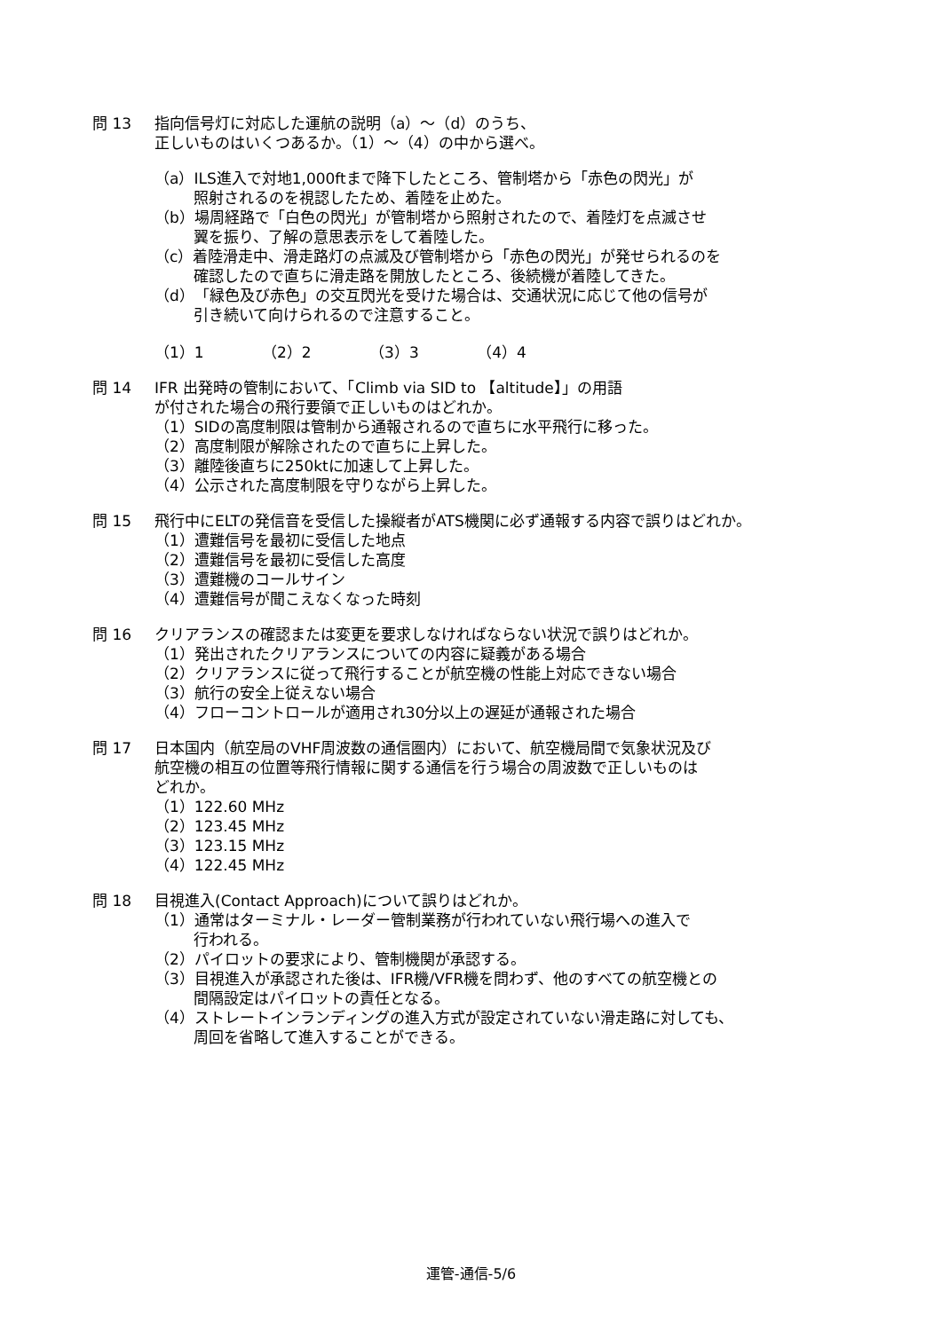問 13 指向信号灯に対応した運航の説明（a）～（d）のうち、
正しいものはいくつあるか。（1）～（4）の中から選べ。
（a）ILS進入で対地1,000ftまで降下したところ、管制塔から「赤色の閃光」が
照射されるのを視認したため、着陸を止めた。
（b）場周経路で「白色の閃光」が管制塔から照射されたので、着陸灯を点滅させ
翼を振り、了解の意思表示をして着陸した。
（c）着陸滑走中、滑走路灯の点滅及び管制塔から「赤色の閃光」が発せられるのを
確認したので直ちに滑走路を開放したところ、後続機が着陸してきた。
（d）「緑色及び赤色」の交互閃光を受けた場合は、交通状況に応じて他の信号が
引き続いて向けられるので注意すること。
（1）1 （2）2 （3）3 （4）4
問 14 IFR 出発時の管制において、「Climb via SID to 【altitude】」の用語
が付された場合の飛行要領で正しいものはどれか。
（1）SIDの高度制限は管制から通報されるので直ちに水平飛行に移った。
（2）高度制限が解除されたので直ちに上昇した。
（3）離陸後直ちに250ktに加速して上昇した。
（4）公示された高度制限を守りながら上昇した。
問 15 飛行中にELTの発信音を受信した操縦者がATS機関に必ず通報する内容で誤りはどれか。
（1）遭難信号を最初に受信した地点
（2）遭難信号を最初に受信した高度
（3）遭難機のコールサイン
（4）遭難信号が聞こえなくなった時刻
問 16 クリアランスの確認または変更を要求しなければならない状況で誤りはどれか。
（1）発出されたクリアランスについての内容に疑義がある場合
（2）クリアランスに従って飛行することが航空機の性能上対応できない場合
（3）航行の安全上従えない場合
（4）フローコントロールが適用され30分以上の遅延が通報された場合
問 17 日本国内（航空局のVHF周波数の通信圏内）において、航空機局間で気象状況及び
航空機の相互の位置等飛行情報に関する通信を行う場合の周波数で正しいものは
どれか。
（1）122.60 MHz
（2）123.45 MHz
（3）123.15 MHz
（4）122.45 MHz
問 18 目視進入(Contact Approach)について誤りはどれか。
（1）通常はターミナル・レーダー管制業務が行われていない飛行場への進入で
行われる。
（2）パイロットの要求により、管制機関が承認する。
（3）目視進入が承認された後は、IFR機/VFR機を問わず、他のすべての航空機との
間隔設定はパイロットの責任となる。
（4）ストレートインランディングの進入方式が設定されていない滑走路に対しても、
周回を省略して進入することができる。
運管-通信-5/6